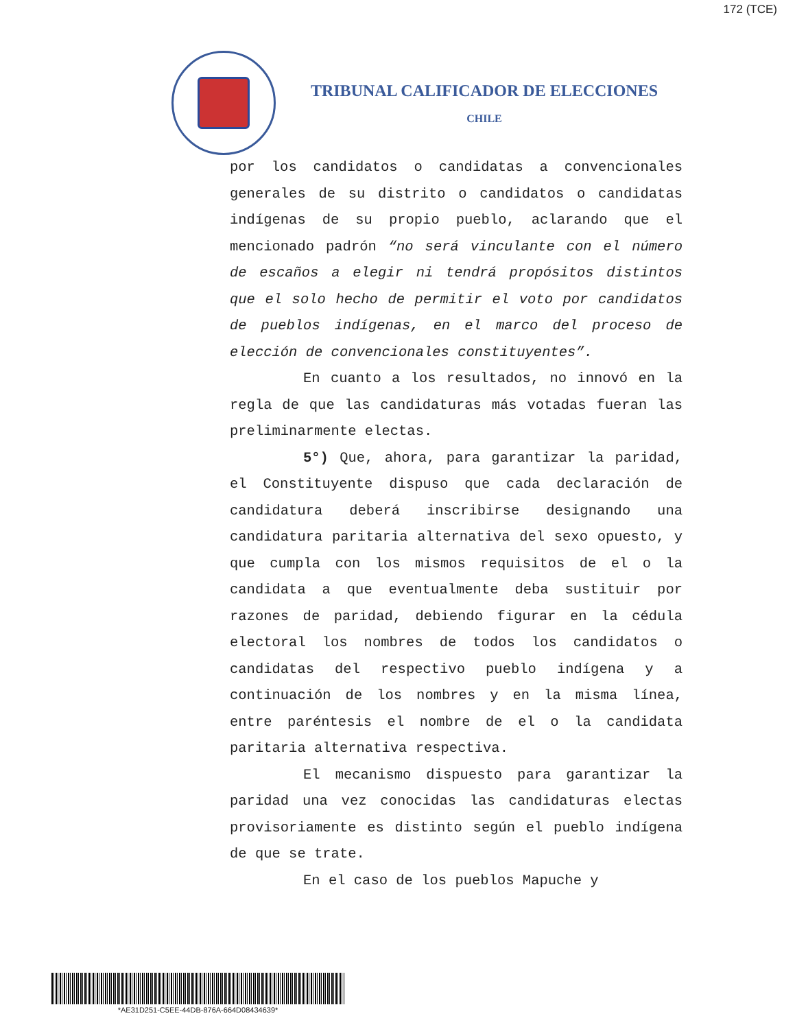172 (TCE)
TRIBUNAL CALIFICADOR DE ELECCIONES
CHILE
por los candidatos o candidatas a convencionales generales de su distrito o candidatos o candidatas indígenas de su propio pueblo, aclarando que el mencionado padrón “no será vinculante con el número de escaños a elegir ni tendrá propósitos distintos que el solo hecho de permitir el voto por candidatos de pueblos indígenas, en el marco del proceso de elección de convencionales constituyentes”.
En cuanto a los resultados, no innovó en la regla de que las candidaturas más votadas fueran las preliminarmente electas.
5°) Que, ahora, para garantizar la paridad, el Constituyente dispuso que cada declaración de candidatura deberá inscribirse designando una candidatura paritaria alternativa del sexo opuesto, y que cumpla con los mismos requisitos de el o la candidata a que eventualmente deba sustituir por razones de paridad, debiendo figurar en la cédula electoral los nombres de todos los candidatos o candidatas del respectivo pueblo indígena y a continuación de los nombres y en la misma línea, entre paréntesis el nombre de el o la candidata paritaria alternativa respectiva.
El mecanismo dispuesto para garantizar la paridad una vez conocidas las candidaturas electas provisoriamente es distinto según el pueblo indígena de que se trate.
En el caso de los pueblos Mapuche y
*AE31D251-C5EE-44DB-876A-664D08434639*